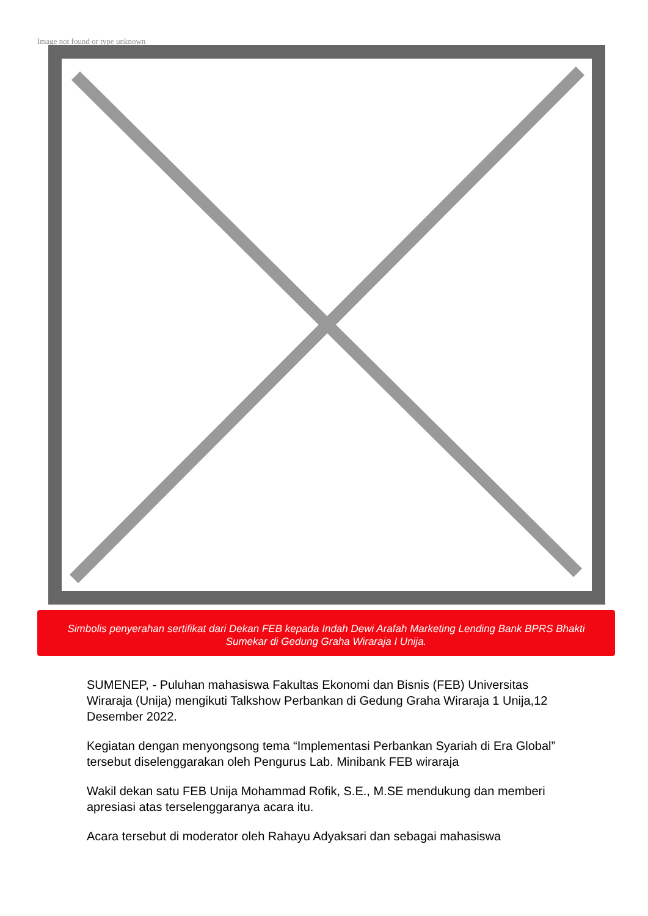Image not found or type unknown
Simbolis penyerahan sertifikat dari Dekan FEB kepada Indah Dewi Arafah Marketing Lending Bank BPRS Bhakti Sumekar di Gedung Graha Wiraraja I Unija.
SUMENEP, - Puluhan mahasiswa Fakultas Ekonomi dan Bisnis (FEB) Universitas Wiraraja (Unija) mengikuti Talkshow Perbankan di Gedung Graha Wiraraja 1 Unija,12 Desember 2022.
Kegiatan dengan menyongsong tema “Implementasi Perbankan Syariah di Era Global” tersebut diselenggarakan oleh Pengurus Lab. Minibank FEB wiraraja
Wakil dekan satu FEB Unija Mohammad Rofik, S.E., M.SE mendukung dan memberi apresiasi atas terselenggaranya acara itu.
Acara tersebut di moderator oleh Rahayu Adyaksari dan sebagai mahasiswa